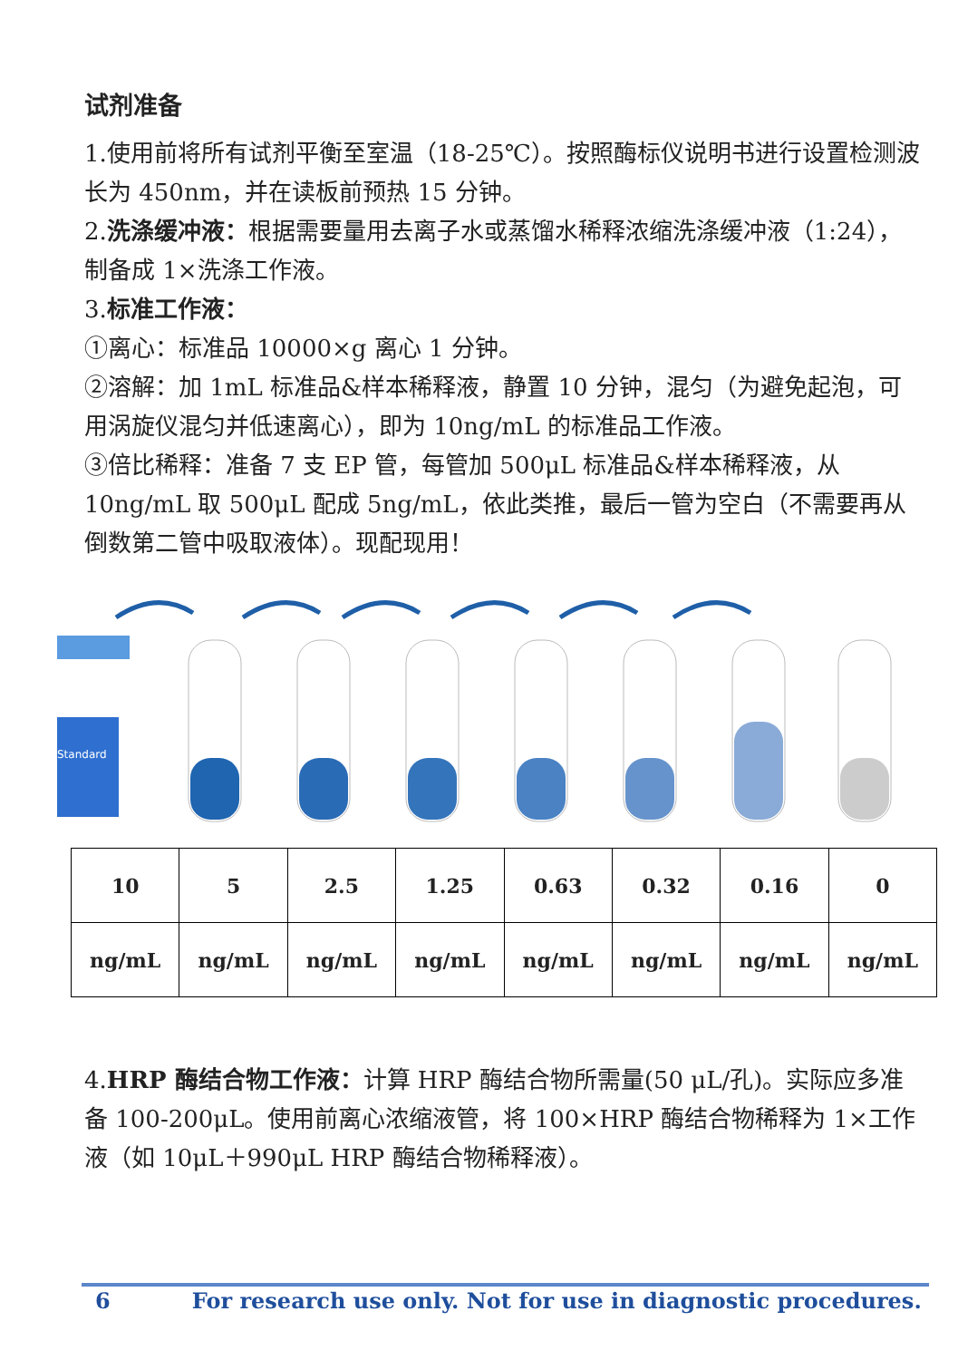试剂准备
1.使用前将所有试剂平衡至室温（18-25℃）。按照酶标仪说明书进行设置检测波长为 450nm，并在读板前预热 15 分钟。
2.洗涤缓冲液：根据需要量用去离子水或蒸馏水稀释浓缩洗涤缓冲液（1:24），制备成 1×洗涤工作液。
3.标准工作液：
①离心：标准品 10000×g 离心 1 分钟。
②溶解：加 1mL 标准品&样本稀释液，静置 10 分钟，混匀（为避免起泡，可用涡旋仪混匀并低速离心），即为 10ng/mL 的标准品工作液。
③倍比稀释：准备 7 支 EP 管，每管加 500μL 标准品&样本稀释液，从 10ng/mL 取 500μL 配成 5ng/mL，依此类推，最后一管为空白（不需要再从倒数第二管中吸取液体）。现配现用！
Standard
| 10 | 5 | 2.5 | 1.25 | 0.63 | 0.32 | 0.16 | 0 |
| ng/mL | ng/mL | ng/mL | ng/mL | ng/mL | ng/mL | ng/mL | ng/mL |
4.HRP 酶结合物工作液：计算 HRP 酶结合物所需量(50 μL/孔)。实际应多准备 100-200μL。使用前离心浓缩液管，将 100×HRP 酶结合物稀释为 1×工作液（如 10μL＋990μL HRP 酶结合物稀释液）。
6 For research use only. Not for use in diagnostic procedures.